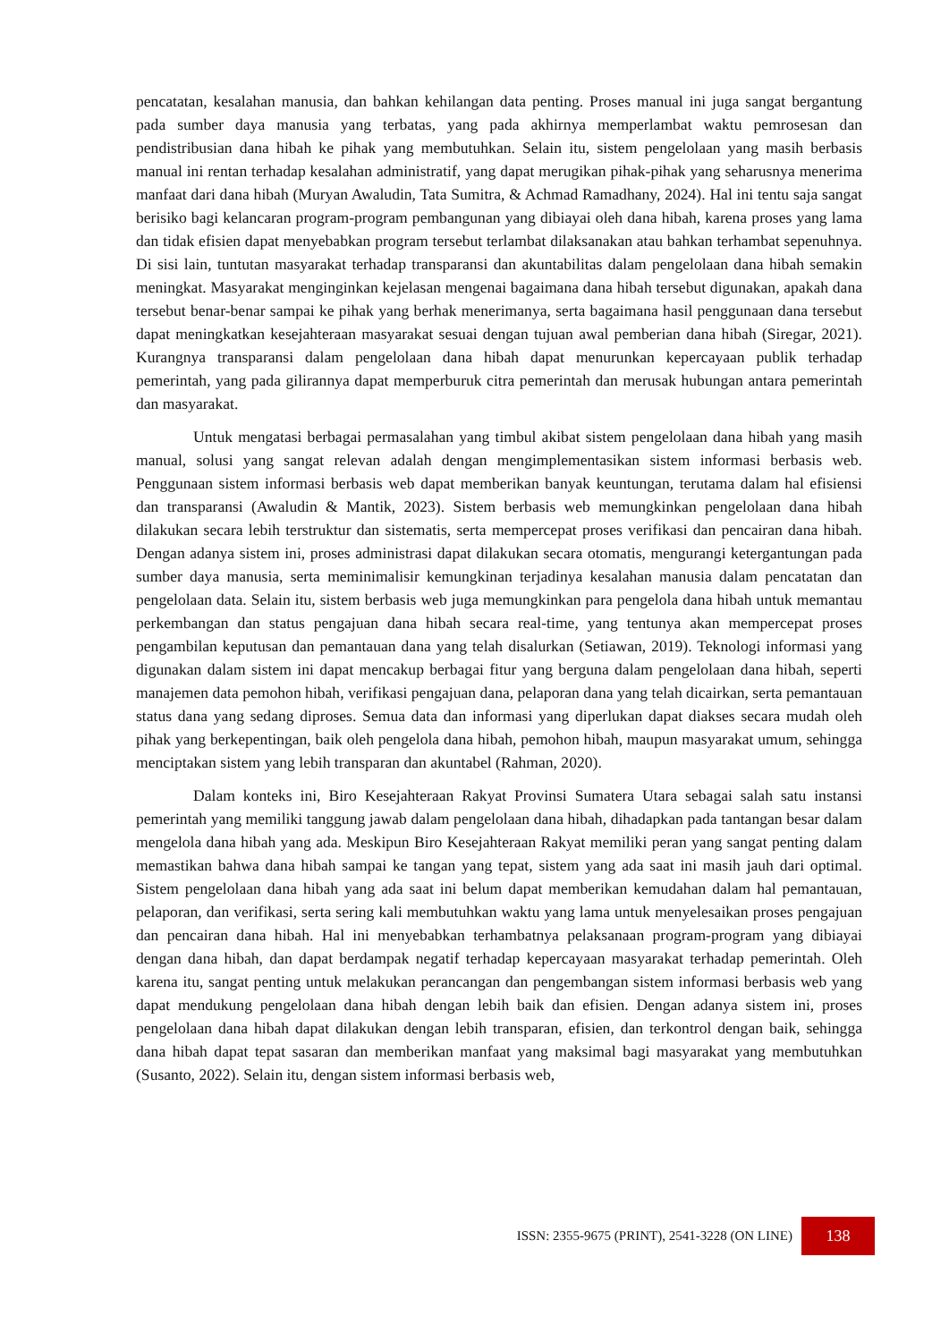pencatatan, kesalahan manusia, dan bahkan kehilangan data penting. Proses manual ini juga sangat bergantung pada sumber daya manusia yang terbatas, yang pada akhirnya memperlambat waktu pemrosesan dan pendistribusian dana hibah ke pihak yang membutuhkan. Selain itu, sistem pengelolaan yang masih berbasis manual ini rentan terhadap kesalahan administratif, yang dapat merugikan pihak-pihak yang seharusnya menerima manfaat dari dana hibah (Muryan Awaludin, Tata Sumitra, & Achmad Ramadhany, 2024). Hal ini tentu saja sangat berisiko bagi kelancaran program-program pembangunan yang dibiayai oleh dana hibah, karena proses yang lama dan tidak efisien dapat menyebabkan program tersebut terlambat dilaksanakan atau bahkan terhambat sepenuhnya. Di sisi lain, tuntutan masyarakat terhadap transparansi dan akuntabilitas dalam pengelolaan dana hibah semakin meningkat. Masyarakat menginginkan kejelasan mengenai bagaimana dana hibah tersebut digunakan, apakah dana tersebut benar-benar sampai ke pihak yang berhak menerimanya, serta bagaimana hasil penggunaan dana tersebut dapat meningkatkan kesejahteraan masyarakat sesuai dengan tujuan awal pemberian dana hibah (Siregar, 2021). Kurangnya transparansi dalam pengelolaan dana hibah dapat menurunkan kepercayaan publik terhadap pemerintah, yang pada gilirannya dapat memperburuk citra pemerintah dan merusak hubungan antara pemerintah dan masyarakat.
Untuk mengatasi berbagai permasalahan yang timbul akibat sistem pengelolaan dana hibah yang masih manual, solusi yang sangat relevan adalah dengan mengimplementasikan sistem informasi berbasis web. Penggunaan sistem informasi berbasis web dapat memberikan banyak keuntungan, terutama dalam hal efisiensi dan transparansi (Awaludin & Mantik, 2023). Sistem berbasis web memungkinkan pengelolaan dana hibah dilakukan secara lebih terstruktur dan sistematis, serta mempercepat proses verifikasi dan pencairan dana hibah. Dengan adanya sistem ini, proses administrasi dapat dilakukan secara otomatis, mengurangi ketergantungan pada sumber daya manusia, serta meminimalisir kemungkinan terjadinya kesalahan manusia dalam pencatatan dan pengelolaan data. Selain itu, sistem berbasis web juga memungkinkan para pengelola dana hibah untuk memantau perkembangan dan status pengajuan dana hibah secara real-time, yang tentunya akan mempercepat proses pengambilan keputusan dan pemantauan dana yang telah disalurkan (Setiawan, 2019). Teknologi informasi yang digunakan dalam sistem ini dapat mencakup berbagai fitur yang berguna dalam pengelolaan dana hibah, seperti manajemen data pemohon hibah, verifikasi pengajuan dana, pelaporan dana yang telah dicairkan, serta pemantauan status dana yang sedang diproses. Semua data dan informasi yang diperlukan dapat diakses secara mudah oleh pihak yang berkepentingan, baik oleh pengelola dana hibah, pemohon hibah, maupun masyarakat umum, sehingga menciptakan sistem yang lebih transparan dan akuntabel (Rahman, 2020).
Dalam konteks ini, Biro Kesejahteraan Rakyat Provinsi Sumatera Utara sebagai salah satu instansi pemerintah yang memiliki tanggung jawab dalam pengelolaan dana hibah, dihadapkan pada tantangan besar dalam mengelola dana hibah yang ada. Meskipun Biro Kesejahteraan Rakyat memiliki peran yang sangat penting dalam memastikan bahwa dana hibah sampai ke tangan yang tepat, sistem yang ada saat ini masih jauh dari optimal. Sistem pengelolaan dana hibah yang ada saat ini belum dapat memberikan kemudahan dalam hal pemantauan, pelaporan, dan verifikasi, serta sering kali membutuhkan waktu yang lama untuk menyelesaikan proses pengajuan dan pencairan dana hibah. Hal ini menyebabkan terhambatnya pelaksanaan program-program yang dibiayai dengan dana hibah, dan dapat berdampak negatif terhadap kepercayaan masyarakat terhadap pemerintah. Oleh karena itu, sangat penting untuk melakukan perancangan dan pengembangan sistem informasi berbasis web yang dapat mendukung pengelolaan dana hibah dengan lebih baik dan efisien. Dengan adanya sistem ini, proses pengelolaan dana hibah dapat dilakukan dengan lebih transparan, efisien, dan terkontrol dengan baik, sehingga dana hibah dapat tepat sasaran dan memberikan manfaat yang maksimal bagi masyarakat yang membutuhkan (Susanto, 2022). Selain itu, dengan sistem informasi berbasis web,
ISSN: 2355-9675 (PRINT), 2541-3228 (ON LINE) 138